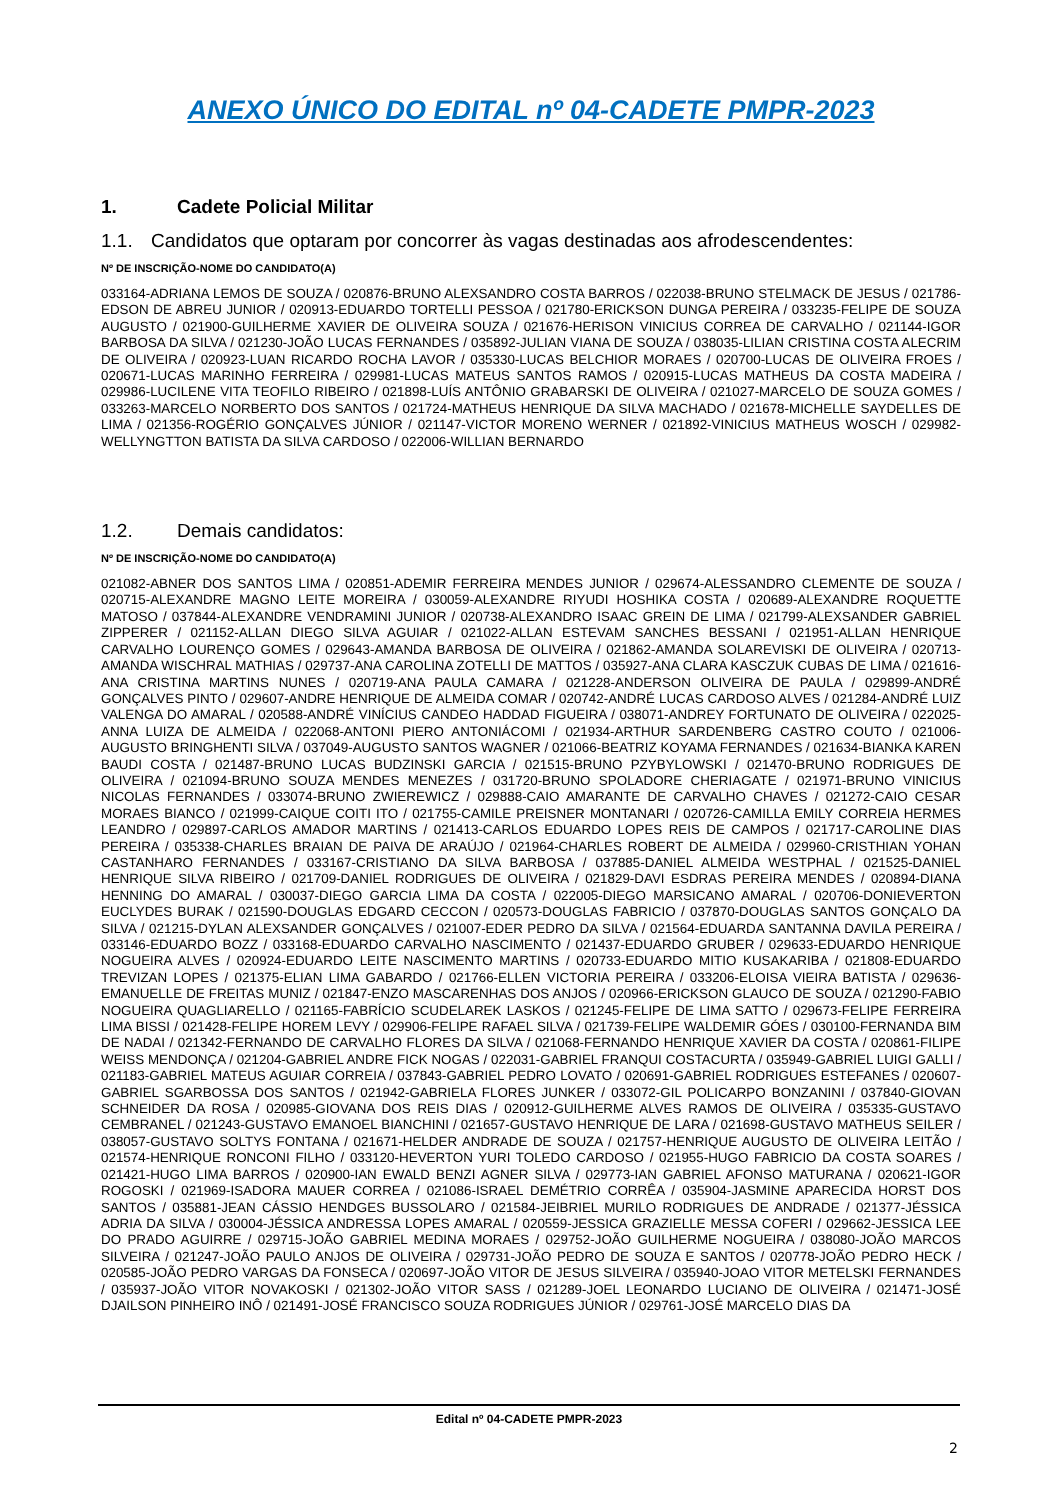ANEXO ÚNICO DO EDITAL nº 04-CADETE PMPR-2023
1. Cadete Policial Militar
1.1. Candidatos que optaram por concorrer às vagas destinadas aos afrodescendentes:
Nº DE INSCRIÇÃO-NOME DO CANDIDATO(A)
033164-ADRIANA LEMOS DE SOUZA / 020876-BRUNO ALEXSANDRO COSTA BARROS / 022038-BRUNO STELMACK DE JESUS / 021786-EDSON DE ABREU JUNIOR / 020913-EDUARDO TORTELLI PESSOA / 021780-ERICKSON DUNGA PEREIRA / 033235-FELIPE DE SOUZA AUGUSTO / 021900-GUILHERME XAVIER DE OLIVEIRA SOUZA / 021676-HERISON VINICIUS CORREA DE CARVALHO / 021144-IGOR BARBOSA DA SILVA / 021230-JOÃO LUCAS FERNANDES / 035892-JULIAN VIANA DE SOUZA / 038035-LILIAN CRISTINA COSTA ALECRIM DE OLIVEIRA / 020923-LUAN RICARDO ROCHA LAVOR / 035330-LUCAS BELCHIOR MORAES / 020700-LUCAS DE OLIVEIRA FROES / 020671-LUCAS MARINHO FERREIRA / 029981-LUCAS MATEUS SANTOS RAMOS / 020915-LUCAS MATHEUS DA COSTA MADEIRA / 029986-LUCILENE VITA TEOFILO RIBEIRO / 021898-LUÍS ANTÔNIO GRABARSKI DE OLIVEIRA / 021027-MARCELO DE SOUZA GOMES / 033263-MARCELO NORBERTO DOS SANTOS / 021724-MATHEUS HENRIQUE DA SILVA MACHADO / 021678-MICHELLE SAYDELLES DE LIMA / 021356-ROGÉRIO GONÇALVES JÚNIOR / 021147-VICTOR MORENO WERNER / 021892-VINICIUS MATHEUS WOSCH / 029982-WELLYNGTTON BATISTA DA SILVA CARDOSO / 022006-WILLIAN BERNARDO
1.2. Demais candidatos:
Nº DE INSCRIÇÃO-NOME DO CANDIDATO(A)
021082-ABNER DOS SANTOS LIMA / 020851-ADEMIR FERREIRA MENDES JUNIOR / 029674-ALESSANDRO CLEMENTE DE SOUZA / 020715-ALEXANDRE MAGNO LEITE MOREIRA / 030059-ALEXANDRE RIYUDI HOSHIKA COSTA / 020689-ALEXANDRE ROQUETTE MATOSO / 037844-ALEXANDRE VENDRAMINI JUNIOR / 020738-ALEXANDRO ISAAC GREIN DE LIMA / 021799-ALEXSANDER GABRIEL ZIPPERER / 021152-ALLAN DIEGO SILVA AGUIAR / 021022-ALLAN ESTEVAM SANCHES BESSANI / 021951-ALLAN HENRIQUE CARVALHO LOURENÇO GOMES / 029643-AMANDA BARBOSA DE OLIVEIRA / 021862-AMANDA SOLAREVISKI DE OLIVEIRA / 020713-AMANDA WISCHRAL MATHIAS / 029737-ANA CAROLINA ZOTELLI DE MATTOS / 035927-ANA CLARA KASCZUK CUBAS DE LIMA / 021616-ANA CRISTINA MARTINS NUNES / 020719-ANA PAULA CAMARA / 021228-ANDERSON OLIVEIRA DE PAULA / 029899-ANDRÉ GONÇALVES PINTO / 029607-ANDRE HENRIQUE DE ALMEIDA COMAR / 020742-ANDRÉ LUCAS CARDOSO ALVES / 021284-ANDRÉ LUIZ VALENGA DO AMARAL / 020588-ANDRÉ VINÍCIUS CANDEO HADDAD FIGUEIRA / 038071-ANDREY FORTUNATO DE OLIVEIRA / 022025-ANNA LUIZA DE ALMEIDA / 022068-ANTONI PIERO ANTONIÁCOMI / 021934-ARTHUR SARDENBERG CASTRO COUTO / 021006-AUGUSTO BRINGHENTI SILVA / 037049-AUGUSTO SANTOS WAGNER / 021066-BEATRIZ KOYAMA FERNANDES / 021634-BIANKA KAREN BAUDI COSTA / 021487-BRUNO LUCAS BUDZINSKI GARCIA / 021515-BRUNO PZYBYLOWSKI / 021470-BRUNO RODRIGUES DE OLIVEIRA / 021094-BRUNO SOUZA MENDES MENEZES / 031720-BRUNO SPOLADORE CHERIAGATE / 021971-BRUNO VINICIUS NICOLAS FERNANDES / 033074-BRUNO ZWIEREWICZ / 029888-CAIO AMARANTE DE CARVALHO CHAVES / 021272-CAIO CESAR MORAES BIANCO / 021999-CAIQUE COITI ITO / 021755-CAMILE PREISNER MONTANARI / 020726-CAMILLA EMILY CORREIA HERMES LEANDRO / 029897-CARLOS AMADOR MARTINS / 021413-CARLOS EDUARDO LOPES REIS DE CAMPOS / 021717-CAROLINE DIAS PEREIRA / 035338-CHARLES BRAIAN DE PAIVA DE ARAÚJO / 021964-CHARLES ROBERT DE ALMEIDA / 029960-CRISTHIAN YOHAN CASTANHARO FERNANDES / 033167-CRISTIANO DA SILVA BARBOSA / 037885-DANIEL ALMEIDA WESTPHAL / 021525-DANIEL HENRIQUE SILVA RIBEIRO / 021709-DANIEL RODRIGUES DE OLIVEIRA / 021829-DAVI ESDRAS PEREIRA MENDES / 020894-DIANA HENNING DO AMARAL / 030037-DIEGO GARCIA LIMA DA COSTA / 022005-DIEGO MARSICANO AMARAL / 020706-DONIEVERTON EUCLYDES BURAK / 021590-DOUGLAS EDGARD CECCON / 020573-DOUGLAS FABRICIO / 037870-DOUGLAS SANTOS GONÇALO DA SILVA / 021215-DYLAN ALEXSANDER GONÇALVES / 021007-EDER PEDRO DA SILVA / 021564-EDUARDA SANTANNA DAVILA PEREIRA / 033146-EDUARDO BOZZ / 033168-EDUARDO CARVALHO NASCIMENTO / 021437-EDUARDO GRUBER / 029633-EDUARDO HENRIQUE NOGUEIRA ALVES / 020924-EDUARDO LEITE NASCIMENTO MARTINS / 020733-EDUARDO MITIO KUSAKARIBA / 021808-EDUARDO TREVIZAN LOPES / 021375-ELIAN LIMA GABARDO / 021766-ELLEN VICTORIA PEREIRA / 033206-ELOISA VIEIRA BATISTA / 029636-EMANUELLE DE FREITAS MUNIZ / 021847-ENZO MASCARENHAS DOS ANJOS / 020966-ERICKSON GLAUCO DE SOUZA / 021290-FABIO NOGUEIRA QUAGLIARELLO / 021165-FABRÍCIO SCUDELAREK LASKOS / 021245-FELIPE DE LIMA SATTO / 029673-FELIPE FERREIRA LIMA BISSI / 021428-FELIPE HOREM LEVY / 029906-FELIPE RAFAEL SILVA / 021739-FELIPE WALDEMIR GÓES / 030100-FERNANDA BIM DE NADAI / 021342-FERNANDO DE CARVALHO FLORES DA SILVA / 021068-FERNANDO HENRIQUE XAVIER DA COSTA / 020861-FILIPE WEISS MENDONÇA / 021204-GABRIEL ANDRE FICK NOGAS / 022031-GABRIEL FRANQUI COSTACURTA / 035949-GABRIEL LUIGI GALLI / 021183-GABRIEL MATEUS AGUIAR CORREIA / 037843-GABRIEL PEDRO LOVATO / 020691-GABRIEL RODRIGUES ESTEFANES / 020607-GABRIEL SGARBOSSA DOS SANTOS / 021942-GABRIELA FLORES JUNKER / 033072-GIL POLICARPO BONZANINI / 037840-GIOVAN SCHNEIDER DA ROSA / 020985-GIOVANA DOS REIS DIAS / 020912-GUILHERME ALVES RAMOS DE OLIVEIRA / 035335-GUSTAVO CEMBRANEL / 021243-GUSTAVO EMANOEL BIANCHINI / 021657-GUSTAVO HENRIQUE DE LARA / 021698-GUSTAVO MATHEUS SEILER / 038057-GUSTAVO SOLTYS FONTANA / 021671-HELDER ANDRADE DE SOUZA / 021757-HENRIQUE AUGUSTO DE OLIVEIRA LEITÃO / 021574-HENRIQUE RONCONI FILHO / 033120-HEVERTON YURI TOLEDO CARDOSO / 021955-HUGO FABRICIO DA COSTA SOARES / 021421-HUGO LIMA BARROS / 020900-IAN EWALD BENZI AGNER SILVA / 029773-IAN GABRIEL AFONSO MATURANA / 020621-IGOR ROGOSKI / 021969-ISADORA MAUER CORREA / 021086-ISRAEL DEMÉTRIO CORRÊA / 035904-JASMINE APARECIDA HORST DOS SANTOS / 035881-JEAN CÁSSIO HENDGES BUSSOLARO / 021584-JEIBRIEL MURILO RODRIGUES DE ANDRADE / 021377-JÉSSICA ADRIA DA SILVA / 030004-JÉSSICA ANDRESSA LOPES AMARAL / 020559-JESSICA GRAZIELLE MESSA COFERI / 029662-JESSICA LEE DO PRADO AGUIRRE / 029715-JOÃO GABRIEL MEDINA MORAES / 029752-JOÃO GUILHERME NOGUEIRA / 038080-JOÃO MARCOS SILVEIRA / 021247-JOÃO PAULO ANJOS DE OLIVEIRA / 029731-JOÃO PEDRO DE SOUZA E SANTOS / 020778-JOÃO PEDRO HECK / 020585-JOÃO PEDRO VARGAS DA FONSECA / 020697-JOÃO VITOR DE JESUS SILVEIRA / 035940-JOAO VITOR METELSKI FERNANDES / 035937-JOÃO VITOR NOVAKOSKI / 021302-JOÃO VITOR SASS / 021289-JOEL LEONARDO LUCIANO DE OLIVEIRA / 021471-JOSÉ DJAILSON PINHEIRO INÔ / 021491-JOSÉ FRANCISCO SOUZA RODRIGUES JÚNIOR / 029761-JOSÉ MARCELO DIAS DA
Edital nº 04-CADETE PMPR-2023
2